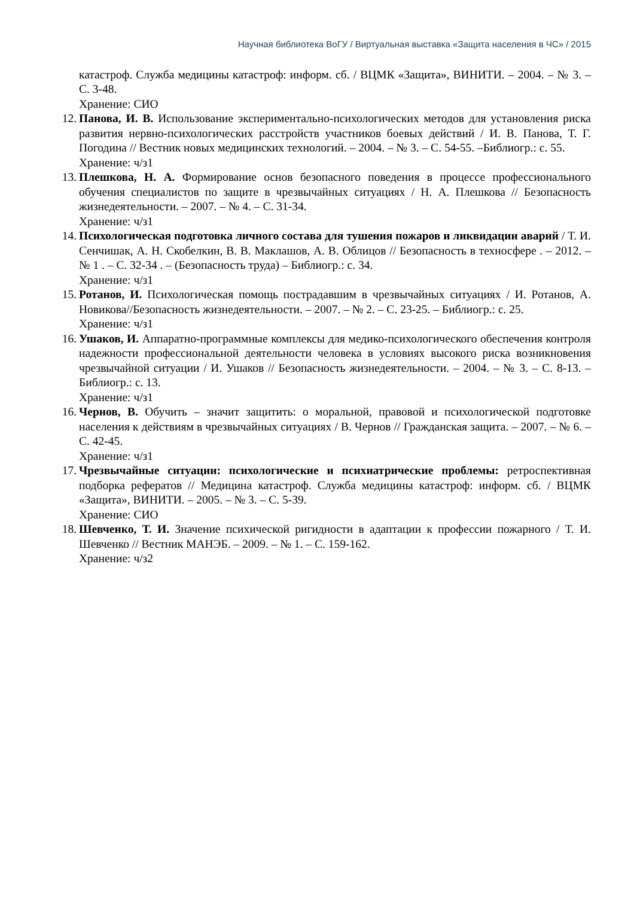Научная библиотека ВоГУ / Виртуальная выставка «Защита населения в ЧС» / 2015
катастроф. Служба медицины катастроф: информ. сб. / ВЦМК «Защита», ВИНИТИ. – 2004. – № 3. – С. 3-48.
Хранение: СИО
12. Панова, И. В. Использование экспериментально-психологических методов для установления риска развития нервно-психологических расстройств участников боевых действий / И. В. Панова, Т. Г. Погодина // Вестник новых медицинских технологий. – 2004. – № 3. – С. 54-55. –Библиогр.: с. 55.
Хранение: ч/з1
13. Плешкова, Н. А. Формирование основ безопасного поведения в процессе профессионального обучения специалистов по защите в чрезвычайных ситуациях / Н. А. Плешкова // Безопасность жизнедеятельности. – 2007. – № 4. – С. 31-34.
Хранение: ч/з1
14. Психологическая подготовка личного состава для тушения пожаров и ликвидации аварий / Т. И. Сенчишак, А. Н. Скобелкин, В. В. Маклашов, А. В. Облицов // Безопасность в техносфере . – 2012. – № 1 . – С. 32-34 . – (Безопасность труда) – Библиогр.: с. 34.
Хранение: ч/з1
15. Ротанов, И. Психологическая помощь пострадавшим в чрезвычайных ситуациях / И. Ротанов, А. Новикова//Безопасность жизнедеятельности. – 2007. – № 2. – С. 23-25. – Библиогр.: с. 25.
Хранение: ч/з1
16. Ушаков, И. Аппаратно-программные комплексы для медико-психологического обеспечения контроля надежности профессиональной деятельности человека в условиях высокого риска возникновения чрезвычайной ситуации / И. Ушаков // Безопасность жизнедеятельности. – 2004. – № 3. – С. 8-13. – Библиогр.: с. 13.
Хранение: ч/з1
16. Чернов, В. Обучить – значит защитить: о моральной, правовой и психологической подготовке населения к действиям в чрезвычайных ситуациях / В. Чернов // Гражданская защита. – 2007. – № 6. – С. 42-45.
Хранение: ч/з1
17. Чрезвычайные ситуации: психологические и психиатрические проблемы: ретроспективная подборка рефератов // Медицина катастроф. Служба медицины катастроф: информ. сб. / ВЦМК «Защита», ВИНИТИ. – 2005. – № 3. – С. 5-39.
Хранение: СИО
18. Шевченко, Т. И. Значение психической ригидности в адаптации к профессии пожарного / Т. И. Шевченко // Вестник МАНЭБ. – 2009. – № 1. – С. 159-162.
Хранение: ч/з2